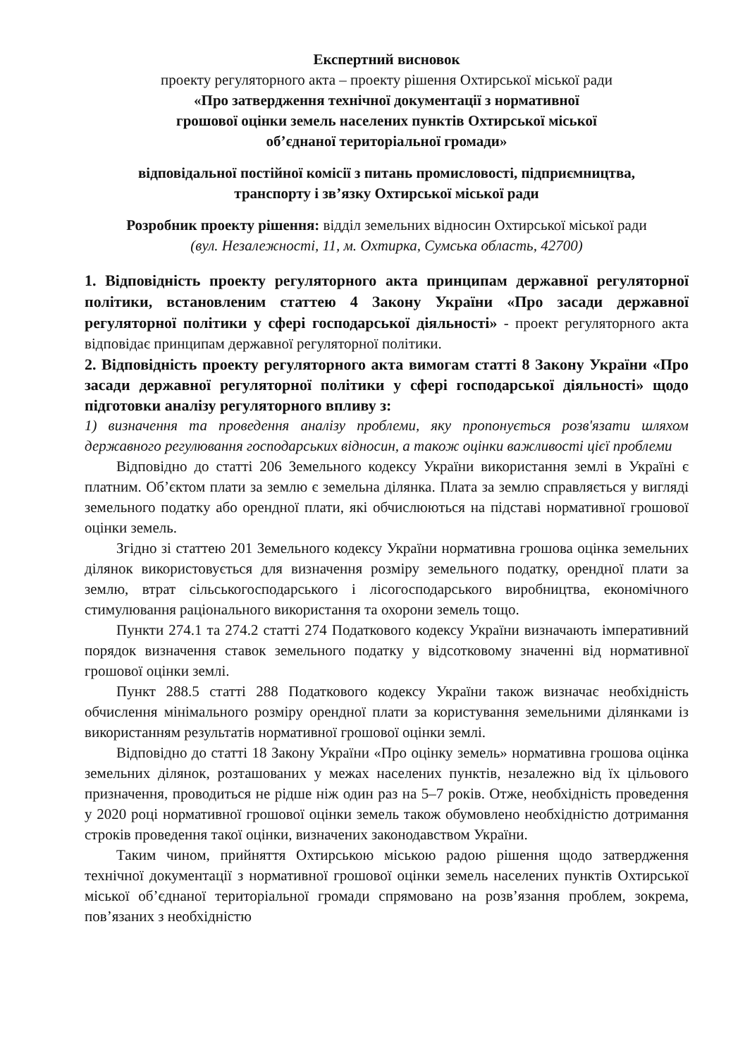Експертний висновок
проекту регуляторного акта – проекту рішення Охтирської міської ради
«Про затвердження технічної документації з нормативної
грошової оцінки земель населених пунктів Охтирської міської
об’єднаної територіальної громади»
відповідальної постійної комісії з питань промисловості, підприємництва,
транспорту і зв’язку Охтирської міської ради
Розробник проекту рішення: відділ земельних відносин Охтирської міської ради
(вул. Незалежності, 11, м. Охтирка, Сумська область, 42700)
1. Відповідність проекту регуляторного акта принципам державної регуляторної політики, встановленим статтею 4 Закону України «Про засади державної регуляторної політики у сфері господарської діяльності» - проект регуляторного акта відповідає принципам державної регуляторної політики.
2. Відповідність проекту регуляторного акта вимогам статті 8 Закону України «Про засади державної регуляторної політики у сфері господарської діяльності» щодо підготовки аналізу регуляторного впливу з:
1) визначення та проведення аналізу проблеми, яку пропонується розв'язати шляхом державного регулювання господарських відносин, а також оцінки важливості цієї проблеми
Відповідно до статті 206 Земельного кодексу України використання землі в Україні є платним. Об’єктом плати за землю є земельна ділянка. Плата за землю справляється у вигляді земельного податку або орендної плати, які обчислюються на підставі нормативної грошової оцінки земель.
Згідно зі статтею 201 Земельного кодексу України нормативна грошова оцінка земельних ділянок використовується для визначення розміру земельного податку, орендної плати за землю, втрат сільськогосподарського і лісогосподарського виробництва, економічного стимулювання раціонального використання та охорони земель тощо.
Пункти 274.1 та 274.2 статті 274 Податкового кодексу України визначають імперативний порядок визначення ставок земельного податку у відсотковому значенні від нормативної грошової оцінки землі.
Пункт 288.5 статті 288 Податкового кодексу України також визначає необхідність обчислення мінімального розміру орендної плати за користування земельними ділянками із використанням результатів нормативної грошової оцінки землі.
Відповідно до статті 18 Закону України «Про оцінку земель» нормативна грошова оцінка земельних ділянок, розташованих у межах населених пунктів, незалежно від їх цільового призначення, проводиться не рідше ніж один раз на 5–7 років. Отже, необхідність проведення у 2020 році нормативної грошової оцінки земель також обумовлено необхідністю дотримання строків проведення такої оцінки, визначених законодавством України.
Таким чином, прийняття Охтирською міською радою рішення щодо затвердження технічної документації з нормативної грошової оцінки земель населених пунктів Охтирської міської об’єднаної територіальної громади спрямовано на розв’язання проблем, зокрема, пов’язаних з необхідністю